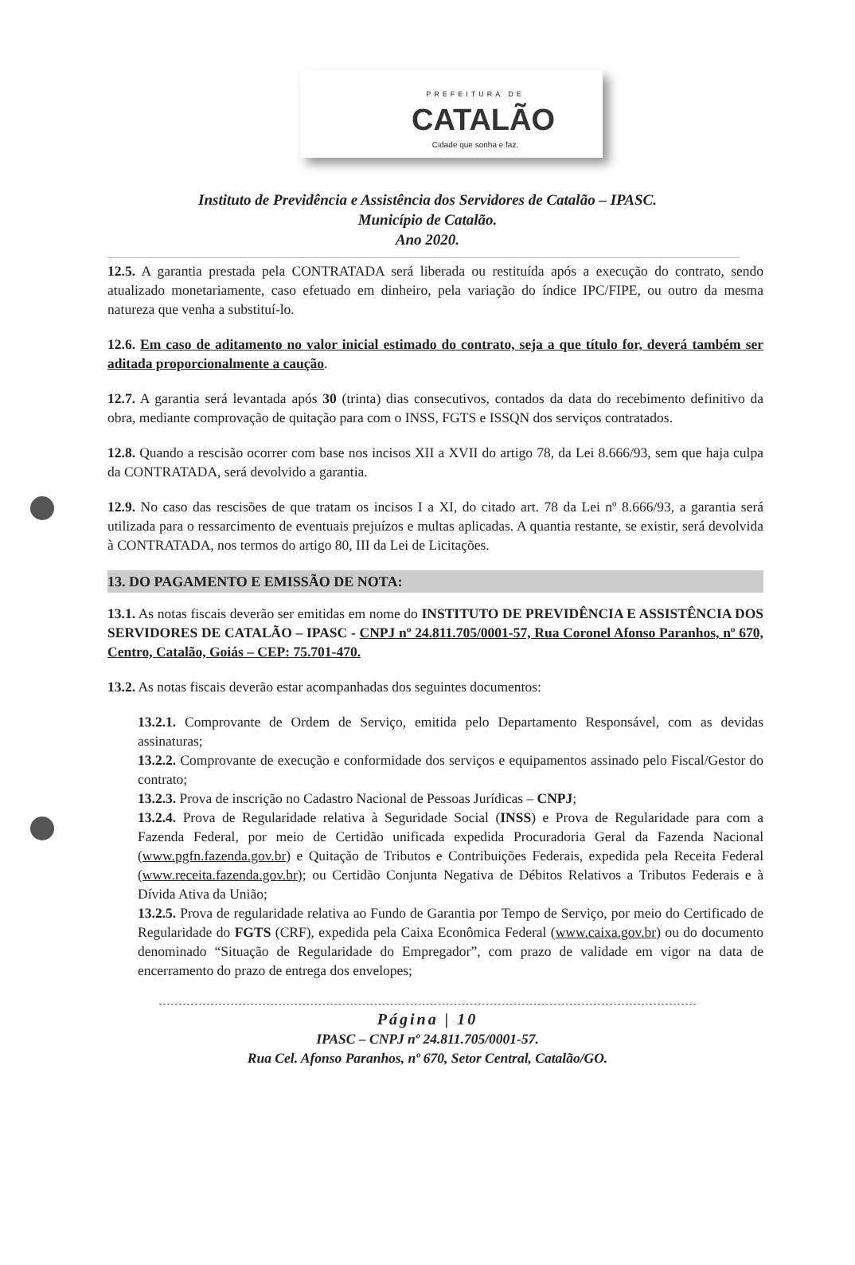PREFEITURA DE
CATALÃO
Cidade que sonha e faz.
Instituto de Previdência e Assistência dos Servidores de Catalão – IPASC.
Município de Catalão.
Ano 2020.
12.5. A garantia prestada pela CONTRATADA será liberada ou restituída após a execução do contrato, sendo atualizado monetariamente, caso efetuado em dinheiro, pela variação do índice IPC/FIPE, ou outro da mesma natureza que venha a substituí-lo.
12.6. Em caso de aditamento no valor inicial estimado do contrato, seja a que título for, deverá também ser aditada proporcionalmente a caução.
12.7. A garantia será levantada após 30 (trinta) dias consecutivos, contados da data do recebimento definitivo da obra, mediante comprovação de quitação para com o INSS, FGTS e ISSQN dos serviços contratados.
12.8. Quando a rescisão ocorrer com base nos incisos XII a XVII do artigo 78, da Lei 8.666/93, sem que haja culpa da CONTRATADA, será devolvido a garantia.
12.9. No caso das rescisões de que tratam os incisos I a XI, do citado art. 78 da Lei nº 8.666/93, a garantia será utilizada para o ressarcimento de eventuais prejuízos e multas aplicadas. A quantia restante, se existir, será devolvida à CONTRATADA, nos termos do artigo 80, III da Lei de Licitações.
13. DO PAGAMENTO E EMISSÃO DE NOTA:
13.1. As notas fiscais deverão ser emitidas em nome do INSTITUTO DE PREVIDÊNCIA E ASSISTÊNCIA DOS SERVIDORES DE CATALÃO – IPASC - CNPJ nº 24.811.705/0001-57, Rua Coronel Afonso Paranhos, nº 670, Centro, Catalão, Goiás – CEP: 75.701-470.
13.2. As notas fiscais deverão estar acompanhadas dos seguintes documentos:
13.2.1. Comprovante de Ordem de Serviço, emitida pelo Departamento Responsável, com as devidas assinaturas;
13.2.2. Comprovante de execução e conformidade dos serviços e equipamentos assinado pelo Fiscal/Gestor do contrato;
13.2.3. Prova de inscrição no Cadastro Nacional de Pessoas Jurídicas – CNPJ;
13.2.4. Prova de Regularidade relativa à Seguridade Social (INSS) e Prova de Regularidade para com a Fazenda Federal, por meio de Certidão unificada expedida Procuradoria Geral da Fazenda Nacional (www.pgfn.fazenda.gov.br) e Quitação de Tributos e Contribuições Federais, expedida pela Receita Federal (www.receita.fazenda.gov.br); ou Certidão Conjunta Negativa de Débitos Relativos a Tributos Federais e à Dívida Ativa da União;
13.2.5. Prova de regularidade relativa ao Fundo de Garantia por Tempo de Serviço, por meio do Certificado de Regularidade do FGTS (CRF), expedida pela Caixa Econômica Federal (www.caixa.gov.br) ou do documento denominado “Situação de Regularidade do Empregador”, com prazo de validade em vigor na data de encerramento do prazo de entrega dos envelopes;
Página | 10
IPASC – CNPJ nº 24.811.705/0001-57.
Rua Cel. Afonso Paranhos, nº 670, Setor Central, Catalão/GO.